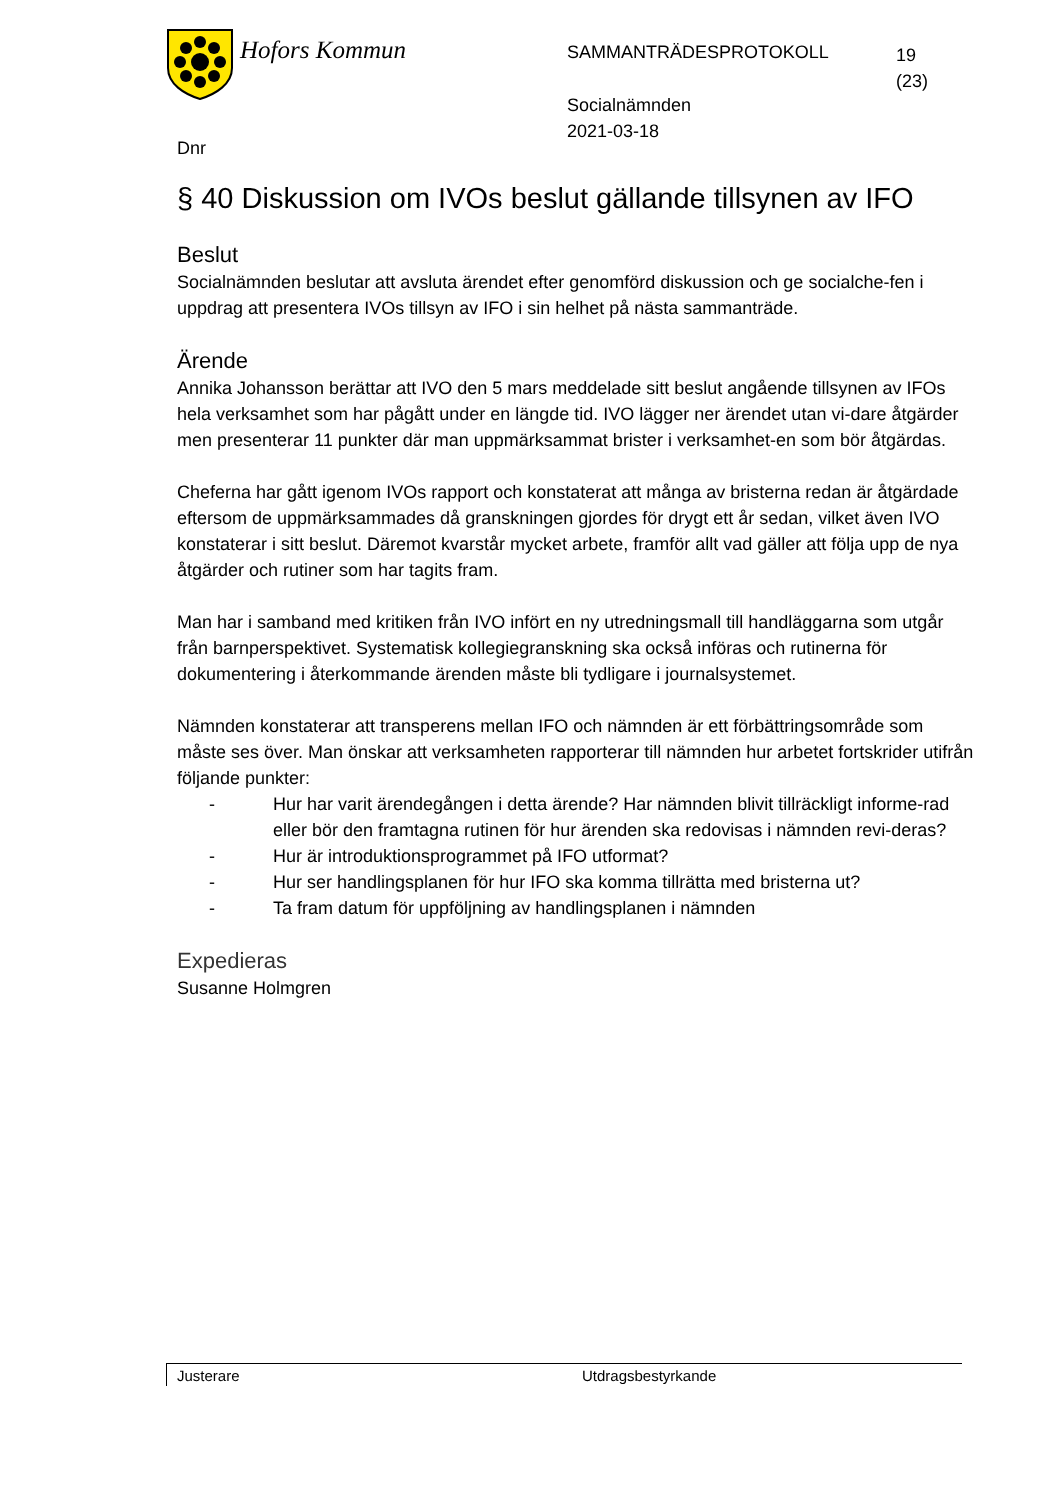Hofors Kommun
SAMMANTRÄDESPROTOKOLL
19
(23)
Socialnämnden
2021-03-18
Dnr
§ 40 Diskussion om IVOs beslut gällande tillsynen av IFO
Beslut
Socialnämnden beslutar att avsluta ärendet efter genomförd diskussion och ge socialche-fen i uppdrag att presentera IVOs tillsyn av IFO i sin helhet på nästa sammanträde.
Ärende
Annika Johansson berättar att IVO den 5 mars meddelade sitt beslut angående tillsynen av IFOs hela verksamhet som har pågått under en längde tid. IVO lägger ner ärendet utan vi-dare åtgärder men presenterar 11 punkter där man uppmärksammat brister i verksamhet-en som bör åtgärdas.
Cheferna har gått igenom IVOs rapport och konstaterat att många av bristerna redan är åtgärdade eftersom de uppmärksammades då granskningen gjordes för drygt ett år sedan, vilket även IVO konstaterar i sitt beslut. Däremot kvarstår mycket arbete, framför allt vad gäller att följa upp de nya åtgärder och rutiner som har tagits fram.
Man har i samband med kritiken från IVO infört en ny utredningsmall till handläggarna som utgår från barnperspektivet. Systematisk kollegiegranskning ska också införas och rutinerna för dokumentering i återkommande ärenden måste bli tydligare i journalsystemet.
Nämnden konstaterar att transperens mellan IFO och nämnden är ett förbättringsområde som måste ses över. Man önskar att verksamheten rapporterar till nämnden hur arbetet fortskrider utifrån följande punkter:
- Hur har varit ärendegången i detta ärende? Har nämnden blivit tillräckligt informe-rad eller bör den framtagna rutinen för hur ärenden ska redovisas i nämnden revi-deras?
- Hur är introduktionsprogrammet på IFO utformat?
- Hur ser handlingsplanen för hur IFO ska komma tillrätta med bristerna ut?
- Ta fram datum för uppföljning av handlingsplanen i nämnden
Expedieras
Susanne Holmgren
Justerare Utdragsbestyrkande